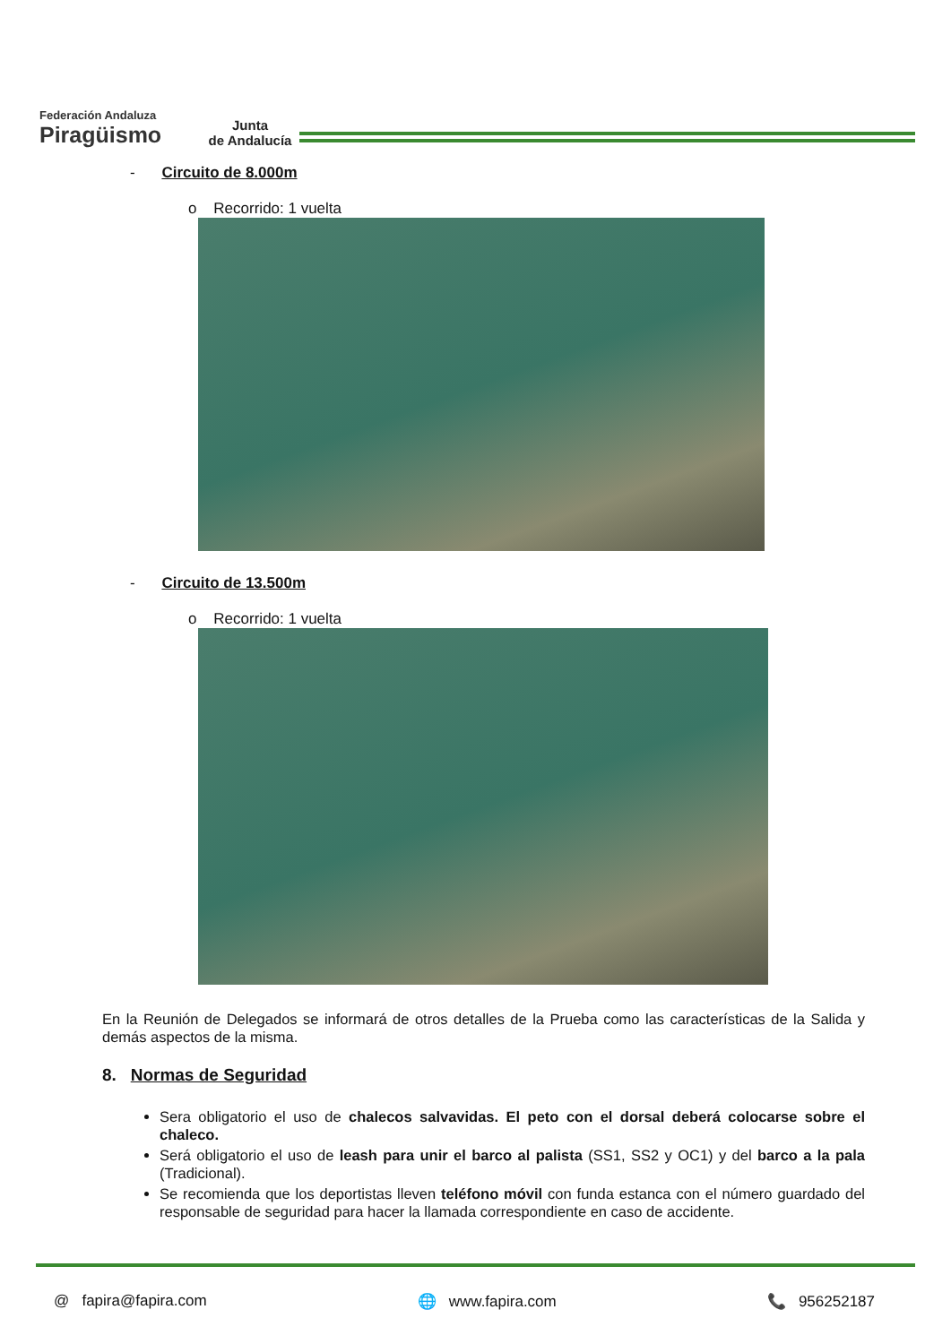Federación Andaluza
Piragüismo
Junta
de Andalucía
- Circuito de 8.000m
o Recorrido: 1 vuelta
- Circuito de 13.500m
o Recorrido: 1 vuelta
En la Reunión de Delegados se informará de otros detalles de la Prueba como las características de la Salida y demás aspectos de la misma.
8. Normas de Seguridad
Sera obligatorio el uso de chalecos salvavidas. El peto con el dorsal deberá colocarse sobre el chaleco.
Será obligatorio el uso de leash para unir el barco al palista (SS1, SS2 y OC1) y del barco a la pala (Tradicional).
Se recomienda que los deportistas lleven teléfono móvil con funda estanca con el número guardado del responsable de seguridad para hacer la llamada correspondiente en caso de accidente.
@ fapira@fapira.com 🌐 www.fapira.com 📞 956252187